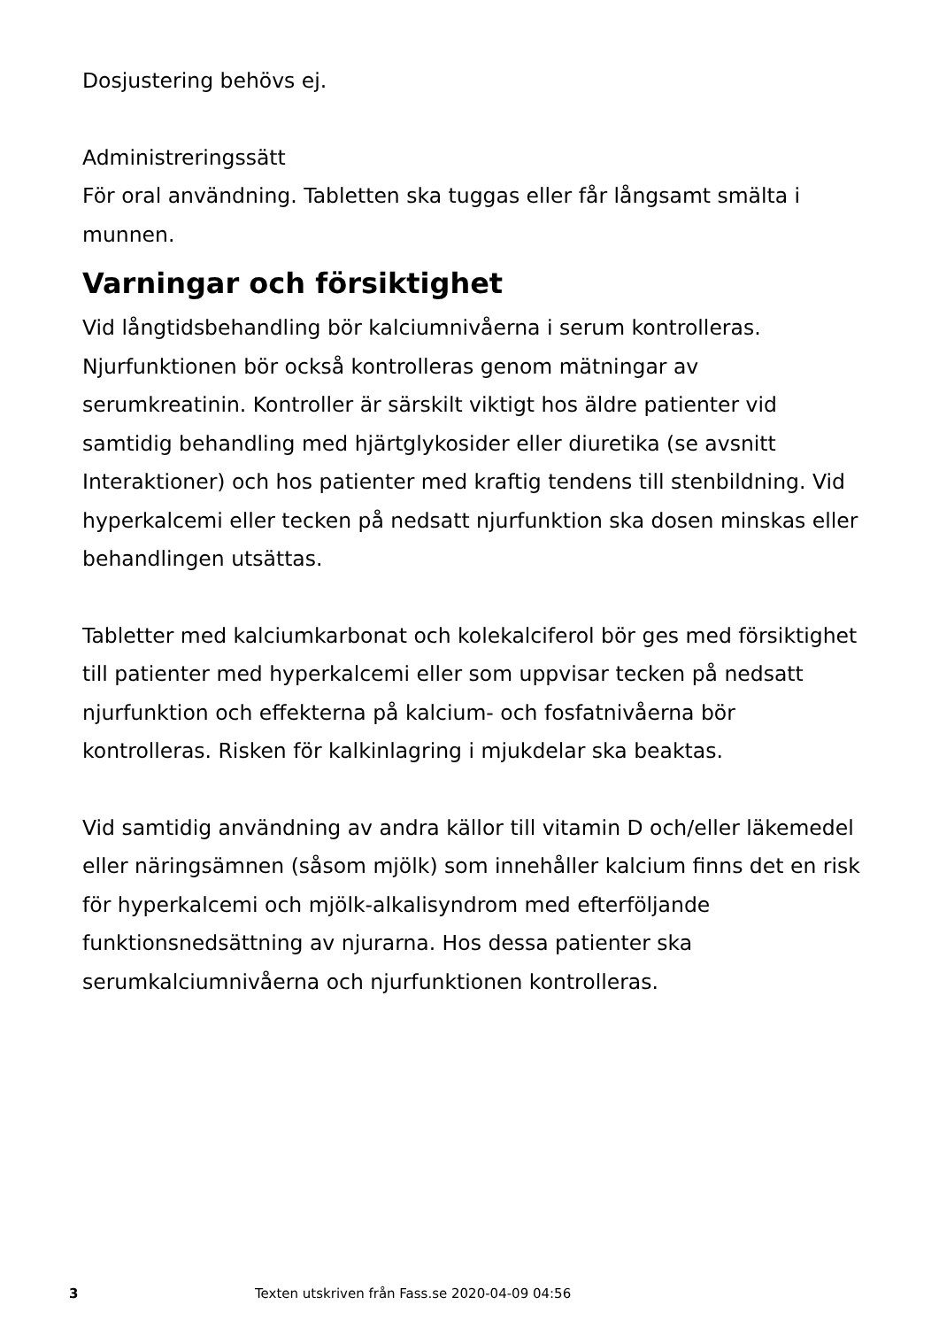Dosjustering behövs ej.
Administreringssätt
För oral användning. Tabletten ska tuggas eller får långsamt smälta i munnen.
Varningar och försiktighet
Vid långtidsbehandling bör kalciumnivåerna i serum kontrolleras. Njurfunktionen bör också kontrolleras genom mätningar av serumkreatinin. Kontroller är särskilt viktigt hos äldre patienter vid samtidig behandling med hjärtglykosider eller diuretika (se avsnitt Interaktioner) och hos patienter med kraftig tendens till stenbildning. Vid hyperkalcemi eller tecken på nedsatt njurfunktion ska dosen minskas eller behandlingen utsättas.
Tabletter med kalciumkarbonat och kolekalciferol bör ges med försiktighet till patienter med hyperkalcemi eller som uppvisar tecken på nedsatt njurfunktion och effekterna på kalcium- och fosfatnivåerna bör kontrolleras. Risken för kalkinlagring i mjukdelar ska beaktas.
Vid samtidig användning av andra källor till vitamin D och/eller läkemedel eller näringsämnen (såsom mjölk) som innehåller kalcium finns det en risk för hyperkalcemi och mjölk-alkalisyndrom med efterföljande funktionsnedsättning av njurarna. Hos dessa patienter ska serumkalciumnivåerna och njurfunktionen kontrolleras.
3 Texten utskriven från Fass.se 2020-04-09 04:56